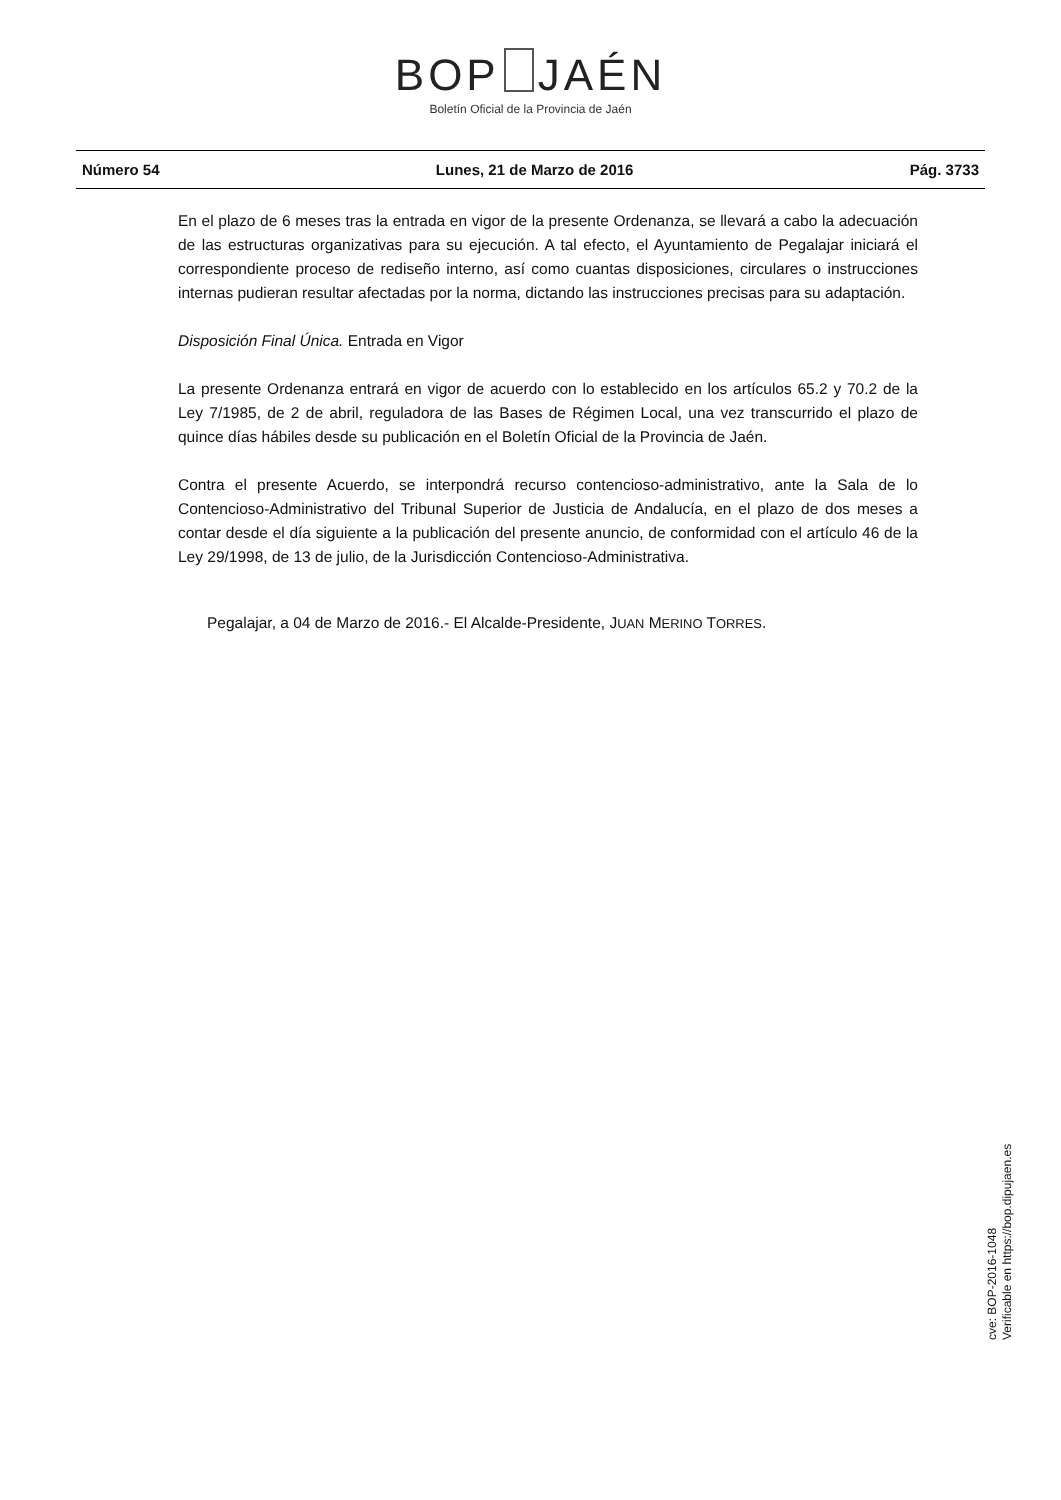BOP JAÉN
Boletín Oficial de la Provincia de Jaén
Número 54 Lunes, 21 de Marzo de 2016 Pág. 3733
En el plazo de 6 meses tras la entrada en vigor de la presente Ordenanza, se llevará a cabo la adecuación de las estructuras organizativas para su ejecución. A tal efecto, el Ayuntamiento de Pegalajar iniciará el correspondiente proceso de rediseño interno, así como cuantas disposiciones, circulares o instrucciones internas pudieran resultar afectadas por la norma, dictando las instrucciones precisas para su adaptación.
Disposición Final Única. Entrada en Vigor
La presente Ordenanza entrará en vigor de acuerdo con lo establecido en los artículos 65.2 y 70.2 de la Ley 7/1985, de 2 de abril, reguladora de las Bases de Régimen Local, una vez transcurrido el plazo de quince días hábiles desde su publicación en el Boletín Oficial de la Provincia de Jaén.
Contra el presente Acuerdo, se interpondrá recurso contencioso-administrativo, ante la Sala de lo Contencioso-Administrativo del Tribunal Superior de Justicia de Andalucía, en el plazo de dos meses a contar desde el día siguiente a la publicación del presente anuncio, de conformidad con el artículo 46 de la Ley 29/1998, de 13 de julio, de la Jurisdicción Contencioso-Administrativa.
Pegalajar, a 04 de Marzo de 2016.- El Alcalde-Presidente, JUAN MERINO TORRES.
cve: BOP-2016-1048
Verificable en https://bop.dipujaen.es